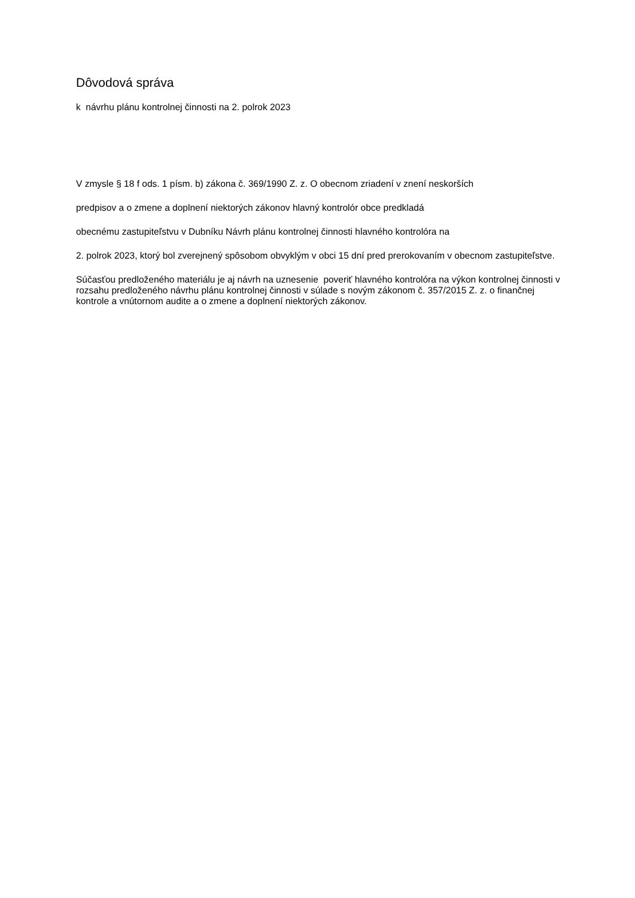Dôvodová správa
k návrhu plánu kontrolnej činnosti na 2. polrok 2023
V zmysle § 18 f ods. 1 písm. b) zákona č. 369/1990 Z. z. O obecnom zriadení v znení neskorších
predpisov a o zmene a doplnení niektorých zákonov hlavný kontrolór obce predkladá
obecnému zastupiteľstvu v Dubníku Návrh plánu kontrolnej činnosti hlavného kontrolóra na
2. polrok 2023, ktorý bol zverejnený spôsobom obvyklým v obci 15 dní pred prerokovaním v obecnom zastupiteľstve.
Súčasťou predloženého materiálu je aj návrh na uznesenie poveriť hlavného kontrolóra na výkon kontrolnej činnosti v rozsahu predloženého návrhu plánu kontrolnej činnosti v súlade s novým zákonom č. 357/2015 Z. z. o finančnej kontrole a vnútornom audite a o zmene a doplnení niektorých zákonov.